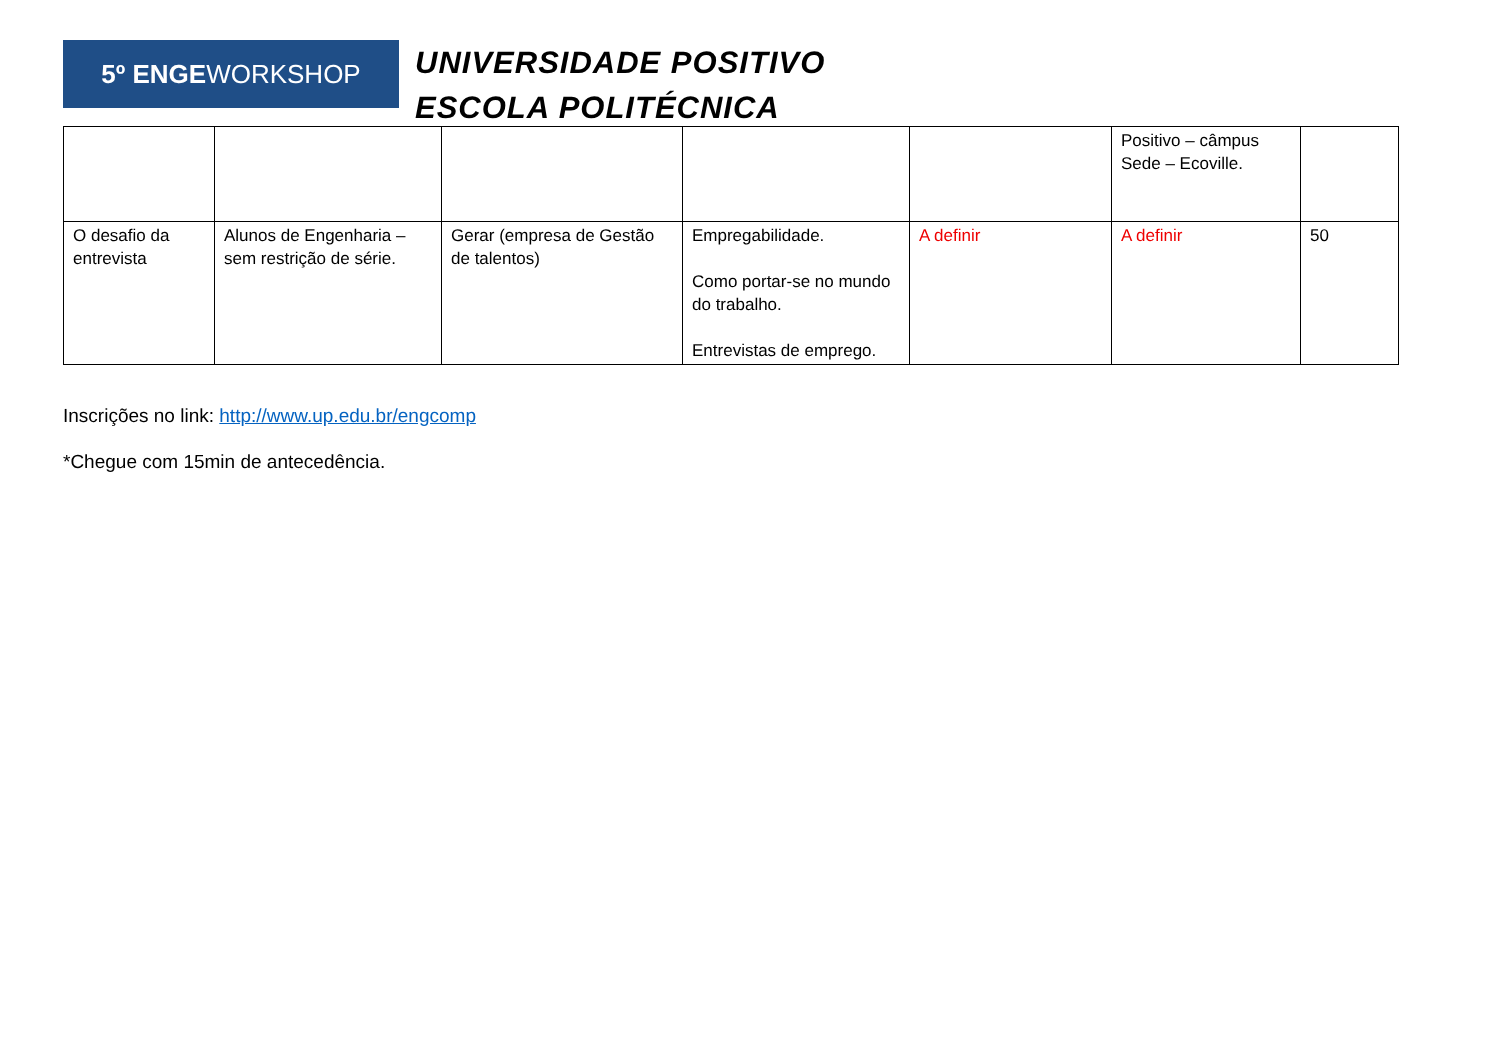5º ENGEWORKSHOP
UNIVERSIDADE POSITIVO
ESCOLA POLITÉCNICA
| | | | | | Positivo – câmpus Sede – Ecoville. | |
| O desafio da entrevista | Alunos de Engenharia – sem restrição de série. | Gerar (empresa de Gestão de talentos) | Empregabilidade. Como portar-se no mundo do trabalho. Entrevistas de emprego. | A definir | A definir | 50 |
Inscrições no link: http://www.up.edu.br/engcomp
*Chegue com 15min de antecedência.